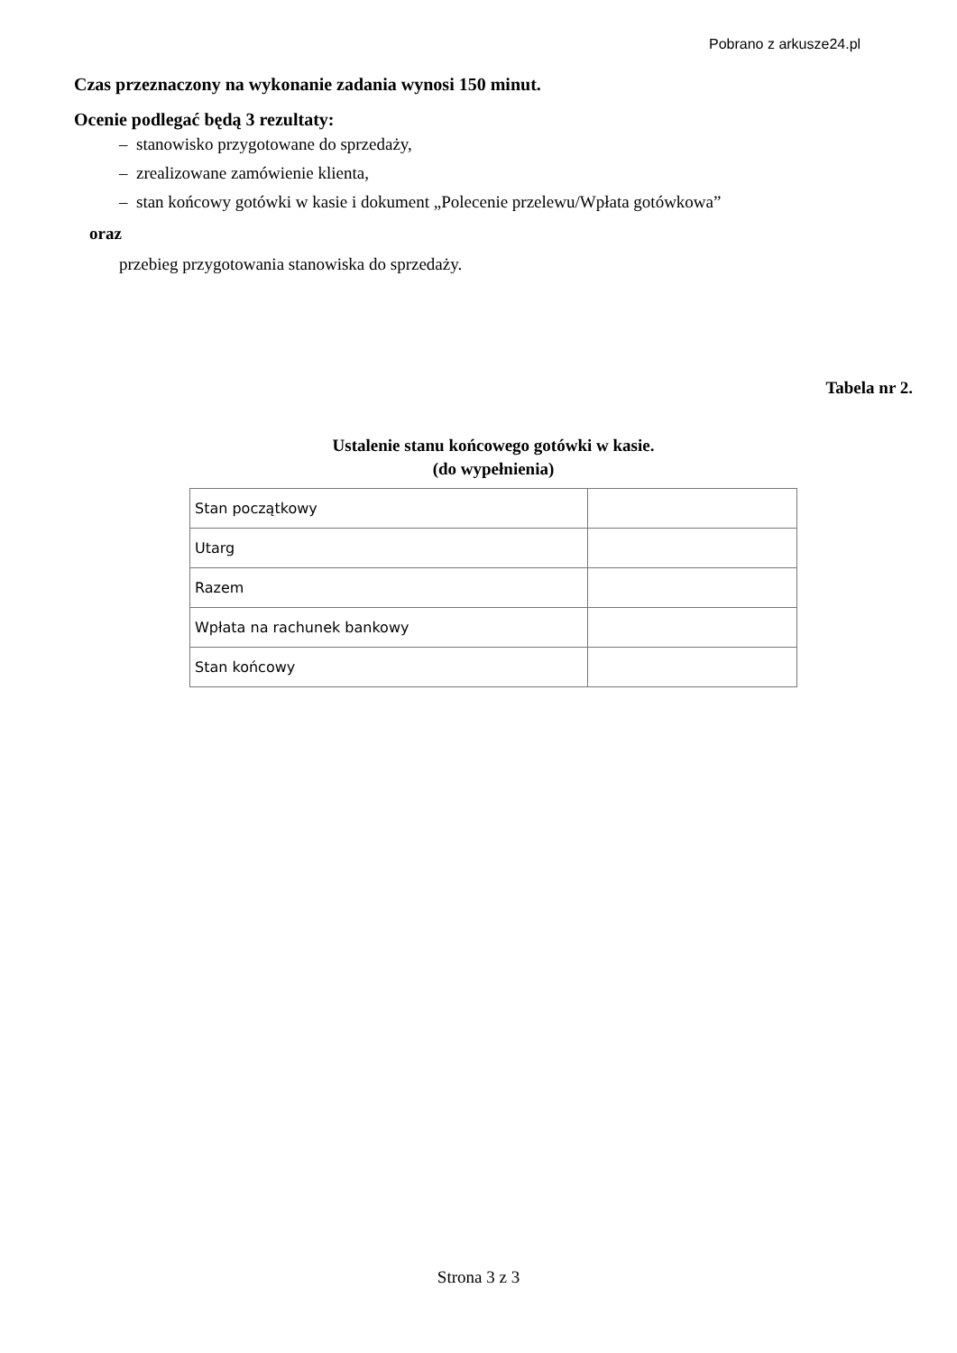Pobrano z arkusze24.pl
Czas przeznaczony na wykonanie zadania wynosi 150 minut.
Ocenie podlegać będą 3 rezultaty:
– stanowisko przygotowane do sprzedaży,
– zrealizowane zamówienie klienta,
– stan końcowy gotówki w kasie i dokument „Polecenie przelewu/Wpłata gotówkowa”
oraz
przebieg przygotowania stanowiska do sprzedaży.
Tabela nr 2.
Ustalenie stanu końcowego gotówki w kasie.
(do wypełnienia)
| Stan początkowy | |
| Utarg | |
| Razem | |
| Wpłata na rachunek bankowy | |
| Stan końcowy | |
Strona 3 z 3